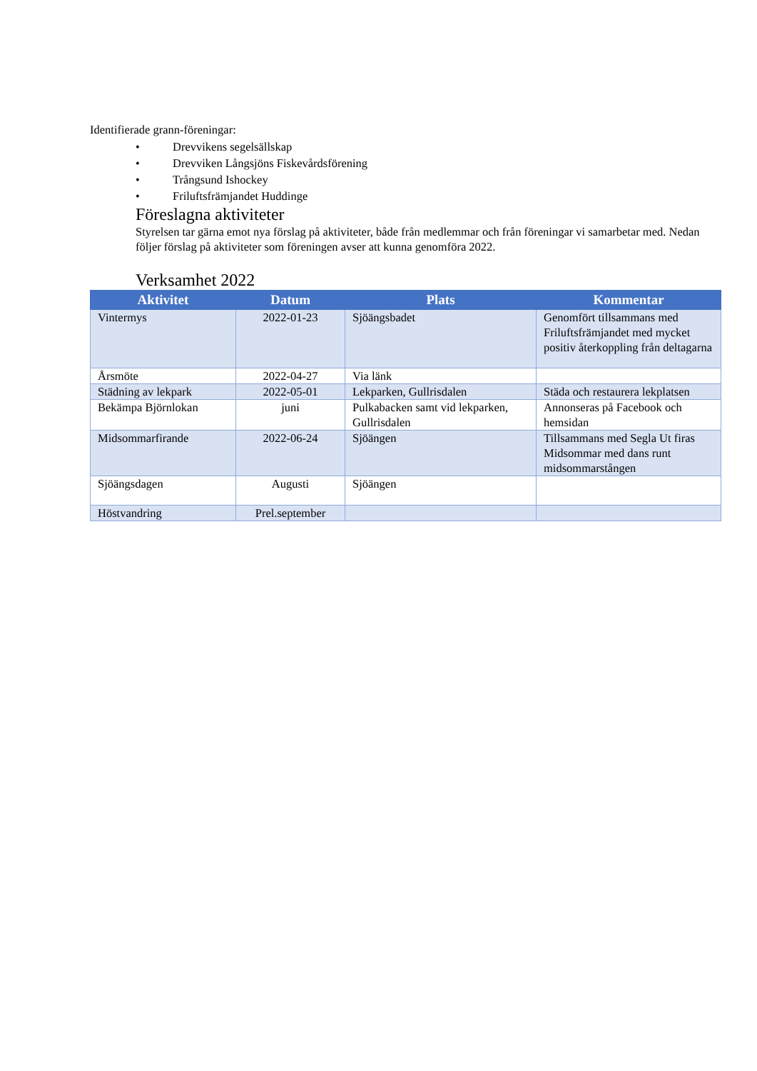Identifierade grann-föreningar:
• Drevvikens segelsällskap
• Drevviken Långsjöns Fiskevårdsförening
• Trångsund Ishockey
• Friluftsfrämjandet Huddinge
Föreslagna aktiviteter
Styrelsen tar gärna emot nya förslag på aktiviteter, både från medlemmar och från föreningar vi samarbetar med. Nedan följer förslag på aktiviteter som föreningen avser att kunna genomföra 2022.
Verksamhet 2022
| Aktivitet | Datum | Plats | Kommentar |
| --- | --- | --- | --- |
| Vintermys | 2022-01-23 | Sjöängsbadet | Genomfört tillsammans med Friluftsfrämjandet med mycket positiv återkoppling från deltagarna |
| Årsmöte | 2022-04-27 | Via länk | |
| Städning av lekpark | 2022-05-01 | Lekparken, Gullrisdalen | Städa och restaurera lekplatsen |
| Bekämpa Björnlokan | juni | Pulkabacken samt vid lekparken, Gullrisdalen | Annonseras på Facebook och hemsidan |
| Midsommarfirande | 2022-06-24 | Sjöängen | Tillsammans med Segla Ut firas Midsommar med dans runt midsommarstången |
| Sjöängsdagen | Augusti | Sjöängen | |
| Höstvandring | Prel.september | | |